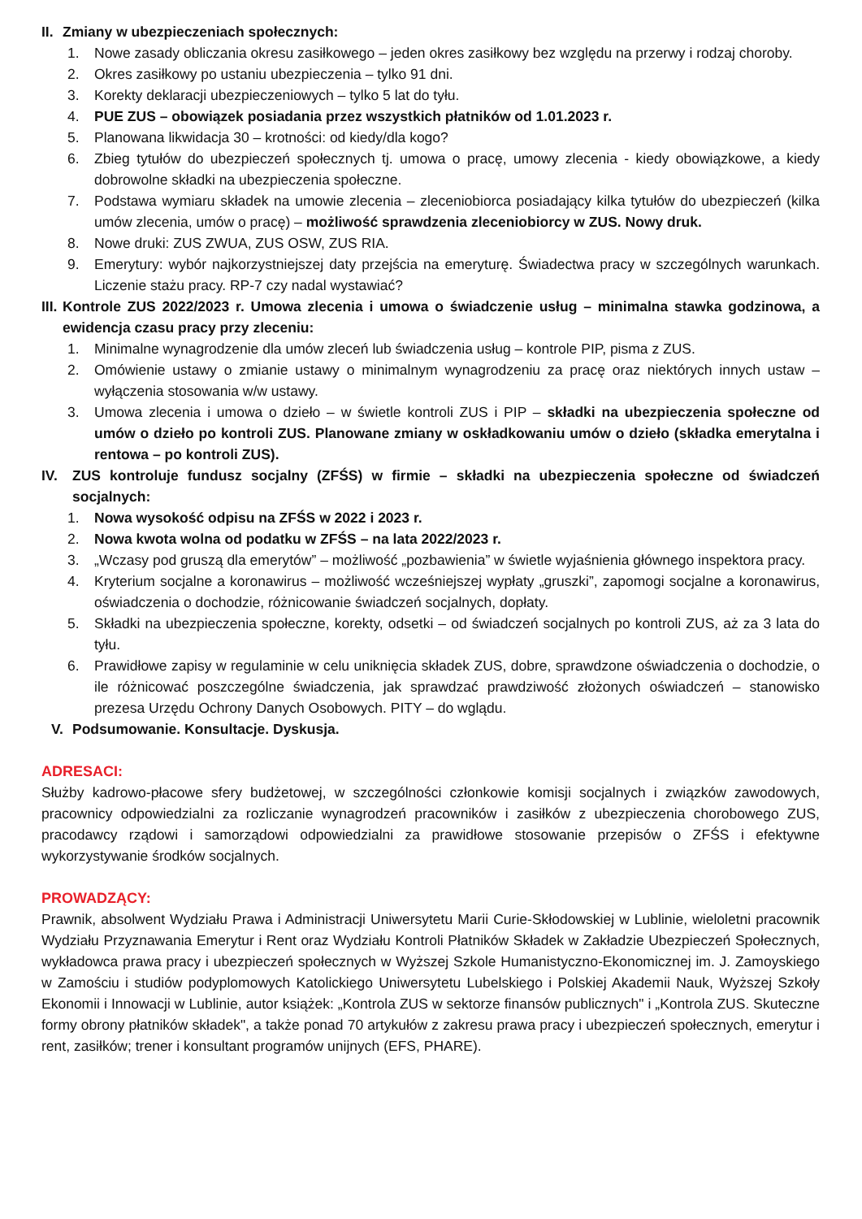II. Zmiany w ubezpieczeniach społecznych:
1. Nowe zasady obliczania okresu zasiłkowego – jeden okres zasiłkowy bez względu na przerwy i rodzaj choroby.
2. Okres zasiłkowy po ustaniu ubezpieczenia – tylko 91 dni.
3. Korekty deklaracji ubezpieczeniowych – tylko 5 lat do tyłu.
4. PUE ZUS – obowiązek posiadania przez wszystkich płatników od 1.01.2023 r.
5. Planowana likwidacja 30 – krotności: od kiedy/dla kogo?
6. Zbieg tytułów do ubezpieczeń społecznych tj. umowa o pracę, umowy zlecenia - kiedy obowiązkowe, a kiedy dobrowolne składki na ubezpieczenia społeczne.
7. Podstawa wymiaru składek na umowie zlecenia – zleceniobiorca posiadający kilka tytułów do ubezpieczeń (kilka umów zlecenia, umów o pracę) – możliwość sprawdzenia zleceniobiorcy w ZUS. Nowy druk.
8. Nowe druki: ZUS ZWUA, ZUS OSW, ZUS RIA.
9. Emerytury: wybór najkorzystniejszej daty przejścia na emeryturę. Świadectwa pracy w szczególnych warunkach. Liczenie stażu pracy. RP-7 czy nadal wystawiać?
III. Kontrole ZUS 2022/2023 r. Umowa zlecenia i umowa o świadczenie usług – minimalna stawka godzinowa, a ewidencja czasu pracy przy zleceniu:
1. Minimalne wynagrodzenie dla umów zleceń lub świadczenia usług – kontrole PIP, pisma z ZUS.
2. Omówienie ustawy o zmianie ustawy o minimalnym wynagrodzeniu za pracę oraz niektórych innych ustaw – wyłączenia stosowania w/w ustawy.
3. Umowa zlecenia i umowa o dzieło – w świetle kontroli ZUS i PIP – składki na ubezpieczenia społeczne od umów o dzieło po kontroli ZUS. Planowane zmiany w oskładkowaniu umów o dzieło (składka emerytalna i rentowa – po kontroli ZUS).
IV. ZUS kontroluje fundusz socjalny (ZFŚS) w firmie – składki na ubezpieczenia społeczne od świadczeń socjalnych:
1. Nowa wysokość odpisu na ZFŚS w 2022 i 2023 r.
2. Nowa kwota wolna od podatku w ZFŚS – na lata 2022/2023 r.
3. „Wczasy pod gruszą dla emerytów” – możliwość „pozbawienia” w świetle wyjaśnienia głównego inspektora pracy.
4. Kryterium socjalne a koronawirus – możliwość wcześniejszej wypłaty „gruszki”, zapomogi socjalne a koronawirus, oświadczenia o dochodzie, różnicowanie świadczeń socjalnych, dopłaty.
5. Składki na ubezpieczenia społeczne, korekty, odsetki – od świadczeń socjalnych po kontroli ZUS, aż za 3 lata do tyłu.
6. Prawidłowe zapisy w regulaminie w celu uniknięcia składek ZUS, dobre, sprawdzone oświadczenia o dochodzie, o ile różnicować poszczególne świadczenia, jak sprawdzać prawdziwość złożonych oświadczeń – stanowisko prezesa Urzędu Ochrony Danych Osobowych. PITY – do wglądu.
V. Podsumowanie. Konsultacje. Dyskusja.
ADRESACI:
Służby kadrowo-płacowe sfery budżetowej, w szczególności członkowie komisji socjalnych i związków zawodowych, pracownicy odpowiedzialni za rozliczanie wynagrodzeń pracowników i zasiłków z ubezpieczenia chorobowego ZUS, pracodawcy rządowi i samorządowi odpowiedzialni za prawidłowe stosowanie przepisów o ZFŚS i efektywne wykorzystywanie środków socjalnych.
PROWADZĄCY:
Prawnik, absolwent Wydziału Prawa i Administracji Uniwersytetu Marii Curie-Skłodowskiej w Lublinie, wieloletni pracownik Wydziału Przyznawania Emerytur i Rent oraz Wydziału Kontroli Płatników Składek w Zakładzie Ubezpieczeń Społecznych, wykładowca prawa pracy i ubezpieczeń społecznych w Wyższej Szkole Humanistyczno-Ekonomicznej im. J. Zamoyskiego w Zamościu i studiów podyplomowych Katolickiego Uniwersytetu Lubelskiego i Polskiej Akademii Nauk, Wyższej Szkoły Ekonomii i Innowacji w Lublinie, autor książek: „Kontrola ZUS w sektorze finansów publicznych" i „Kontrola ZUS. Skuteczne formy obrony płatników składek", a także ponad 70 artykułów z zakresu prawa pracy i ubezpieczeń społecznych, emerytur i rent, zasiłków; trener i konsultant programów unijnych (EFS, PHARE).